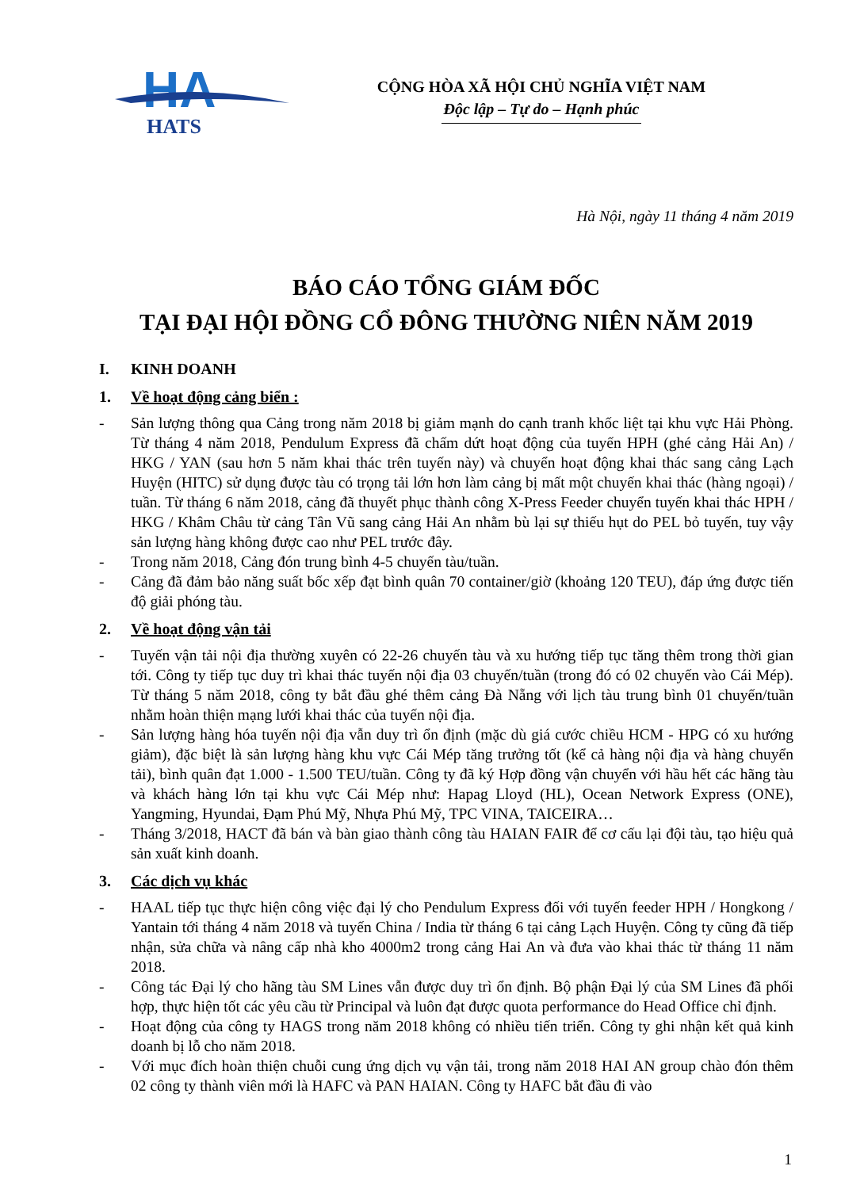HA
HATS
CỘNG HÒA XÃ HỘI CHỦ NGHĨA VIỆT NAM
Độc lập – Tự do – Hạnh phúc
Hà Nội, ngày 11 tháng 4 năm 2019
BÁO CÁO TỔNG GIÁM ĐỐC
TẠI ĐẠI HỘI ĐỒNG CỔ ĐÔNG THƯỜNG NIÊN NĂM 2019
I. KINH DOANH
1. Về hoạt động cảng biển :
- Sản lượng thông qua Cảng trong năm 2018 bị giảm mạnh do cạnh tranh khốc liệt tại khu vực Hải Phòng. Từ tháng 4 năm 2018, Pendulum Express đã chấm dứt hoạt động của tuyến HPH (ghé cảng Hải An) / HKG / YAN (sau hơn 5 năm khai thác trên tuyến này) và chuyển hoạt động khai thác sang cảng Lạch Huyện (HITC) sử dụng được tàu có trọng tải lớn hơn làm cảng bị mất một chuyến khai thác (hàng ngoại) / tuần. Từ tháng 6 năm 2018, cảng đã thuyết phục thành công X-Press Feeder chuyển tuyến khai thác HPH / HKG / Khâm Châu từ cảng Tân Vũ sang cảng Hải An nhằm bù lại sự thiếu hụt do PEL bỏ tuyến, tuy vậy sản lượng hàng không được cao như PEL trước đây.
- Trong năm 2018, Cảng đón trung bình 4-5 chuyến tàu/tuần.
- Cảng đã đảm bảo năng suất bốc xếp đạt bình quân 70 container/giờ (khoảng 120 TEU), đáp ứng được tiến độ giải phóng tàu.
2. Về hoạt động vận tải
- Tuyến vận tải nội địa thường xuyên có 22-26 chuyến tàu và xu hướng tiếp tục tăng thêm trong thời gian tới. Công ty tiếp tục duy trì khai thác tuyến nội địa 03 chuyến/tuần (trong đó có 02 chuyến vào Cái Mép). Từ tháng 5 năm 2018, công ty bắt đầu ghé thêm cảng Đà Nẵng với lịch tàu trung bình 01 chuyến/tuần nhằm hoàn thiện mạng lưới khai thác của tuyến nội địa.
- Sản lượng hàng hóa tuyến nội địa vẫn duy trì ổn định (mặc dù giá cước chiều HCM - HPG có xu hướng giảm), đặc biệt là sản lượng hàng khu vực Cái Mép tăng trưởng tốt (kể cả hàng nội địa và hàng chuyển tải), bình quân đạt 1.000 - 1.500 TEU/tuần. Công ty đã ký Hợp đồng vận chuyển với hầu hết các hãng tàu và khách hàng lớn tại khu vực Cái Mép như: Hapag Lloyd (HL), Ocean Network Express (ONE), Yangming, Hyundai, Đạm Phú Mỹ, Nhựa Phú Mỹ, TPC VINA, TAICEIRA…
- Tháng 3/2018, HACT đã bán và bàn giao thành công tàu HAIAN FAIR để cơ cấu lại đội tàu, tạo hiệu quả sản xuất kinh doanh.
3. Các dịch vụ khác
- HAAL tiếp tục thực hiện công việc đại lý cho Pendulum Express đối với tuyến feeder HPH / Hongkong / Yantain tới tháng 4 năm 2018 và tuyến China / India từ tháng 6 tại cảng Lạch Huyện. Công ty cũng đã tiếp nhận, sửa chữa và nâng cấp nhà kho 4000m2 trong cảng Hai An và đưa vào khai thác từ tháng 11 năm 2018.
- Công tác Đại lý cho hãng tàu SM Lines vẫn được duy trì ổn định. Bộ phận Đại lý của SM Lines đã phối hợp, thực hiện tốt các yêu cầu từ Principal và luôn đạt được quota performance do Head Office chỉ định.
- Hoạt động của công ty HAGS trong năm 2018 không có nhiều tiến triển. Công ty ghi nhận kết quả kinh doanh bị lỗ cho năm 2018.
- Với mục đích hoàn thiện chuỗi cung ứng dịch vụ vận tải, trong năm 2018 HAI AN group chào đón thêm 02 công ty thành viên mới là HAFC và PAN HAIAN. Công ty HAFC bắt đầu đi vào
1